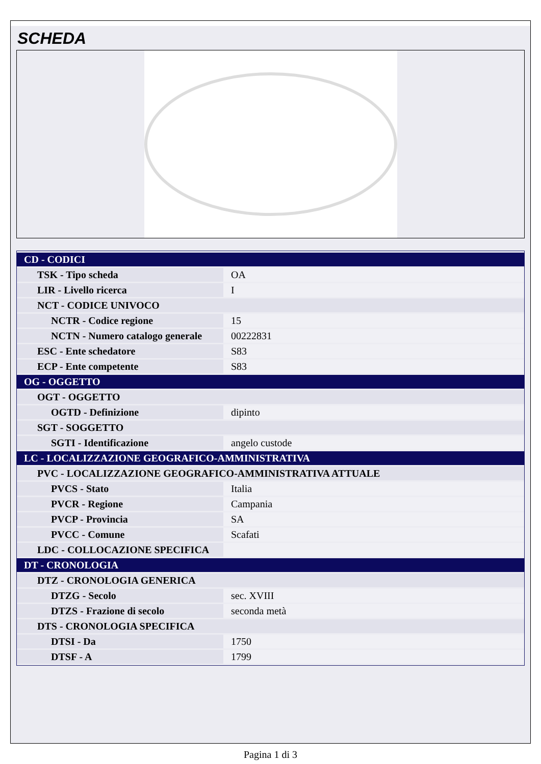SCHEDA
| CD - CODICI | |
| TSK - Tipo scheda | OA |
| LIR - Livello ricerca | I |
| NCT - CODICE UNIVOCO | |
| NCTR - Codice regione | 15 |
| NCTN - Numero catalogo generale | 00222831 |
| ESC - Ente schedatore | S83 |
| ECP - Ente competente | S83 |
| OG - OGGETTO | |
| OGT - OGGETTO | |
| OGTD - Definizione | dipinto |
| SGT - SOGGETTO | |
| SGTI - Identificazione | angelo custode |
| LC - LOCALIZZAZIONE GEOGRAFICO-AMMINISTRATIVA | |
| PVC - LOCALIZZAZIONE GEOGRAFICO-AMMINISTRATIVA ATTUALE | |
| PVCS - Stato | Italia |
| PVCR - Regione | Campania |
| PVCP - Provincia | SA |
| PVCC - Comune | Scafati |
| LDC - COLLOCAZIONE SPECIFICA | |
| DT - CRONOLOGIA | |
| DTZ - CRONOLOGIA GENERICA | |
| DTZG - Secolo | sec. XVIII |
| DTZS - Frazione di secolo | seconda metà |
| DTS - CRONOLOGIA SPECIFICA | |
| DTSI - Da | 1750 |
| DTSF - A | 1799 |
Pagina 1 di 3